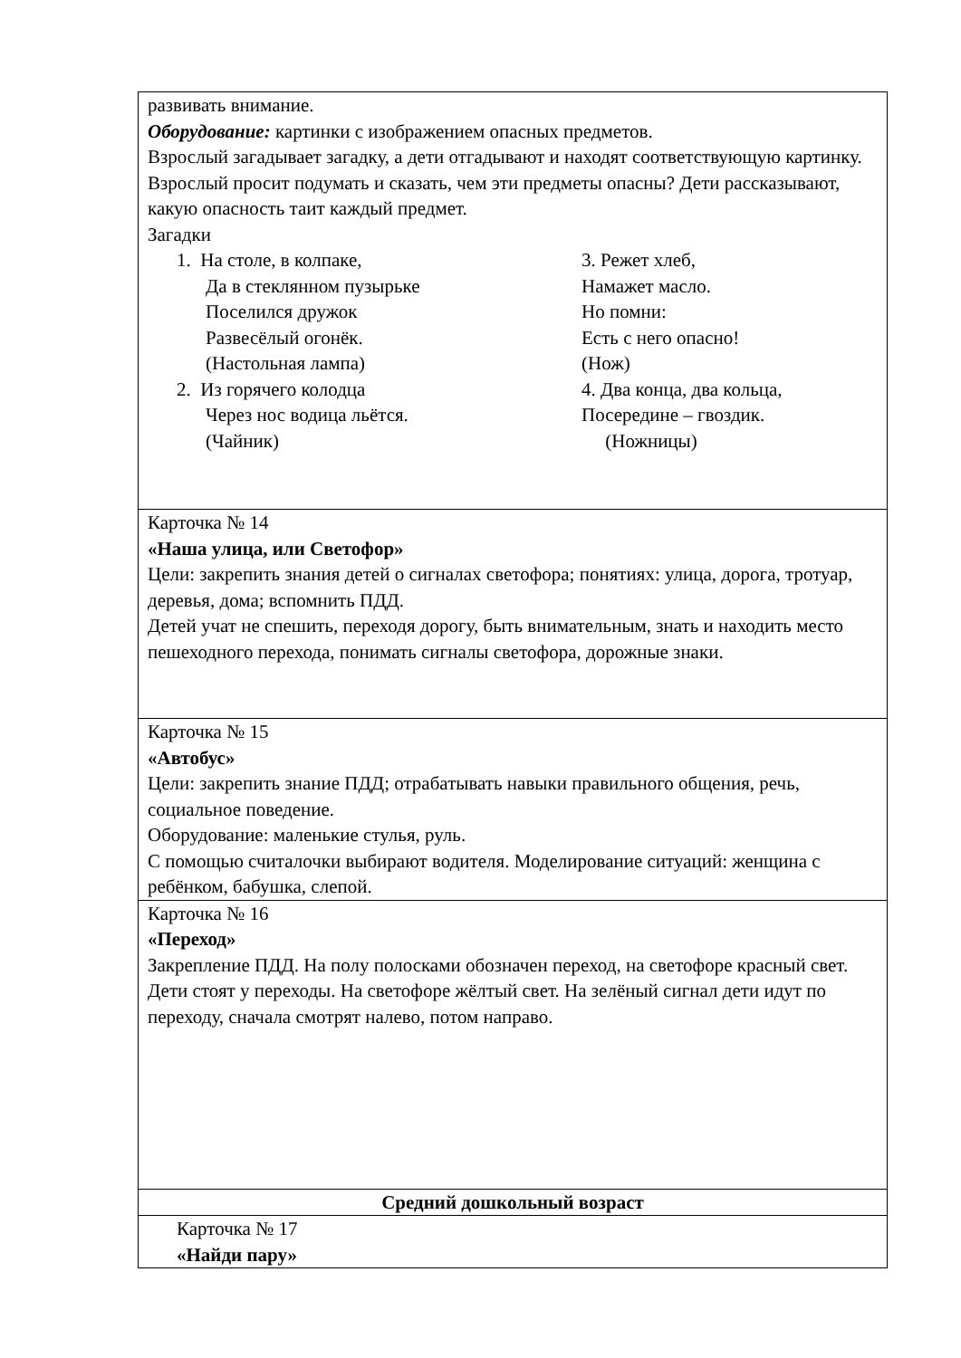| развивать внимание. Оборудование: картинки с изображением опасных предметов. Взрослый загадывает загадку, а дети отгадывают и находят соответствующую картинку. Взрослый просит подумать и сказать, чем эти предметы опасны? Дети рассказывают, какую опасность таит каждый предмет. Загадки 1. На столе, в колпаке, Да в стеклянном пузырьке Поселился дружок Развесёлый огонёк. (Настольная лампа) 2. Из горячего колодца Через нос водица льётся. (Чайник) 3. Режет хлеб, Намажет масло. Но помни: Есть с него опасно! (Нож) 4. Два конца, два кольца, Посередине – гвоздик. (Ножницы) |
| Карточка № 14 «Наша улица, или Светофор» Цели: закрепить знания детей о сигналах светофора; понятиях: улица, дорога, тротуар, деревья, дома; вспомнить ПДД. Детей учат не спешить, переходя дорогу, быть внимательным, знать и находить место пешеходного перехода, понимать сигналы светофора, дорожные знаки. |
| Карточка № 15 «Автобус» Цели: закрепить знание ПДД; отрабатывать навыки правильного общения, речь, социальное поведение. Оборудование: маленькие стулья, руль. С помощью считалочки выбирают водителя. Моделирование ситуаций: женщина с ребёнком, бабушка, слепой. |
| Карточка № 16 «Переход» Закрепление ПДД. На полу полосками обозначен переход, на светофоре красный свет. Дети стоят у переходы. На светофоре жёлтый свет. На зелёный сигнал дети идут по переходу, сначала смотрят налево, потом направо. |
| Средний дошкольный возраст |
| Карточка № 17 «Найди пару» |